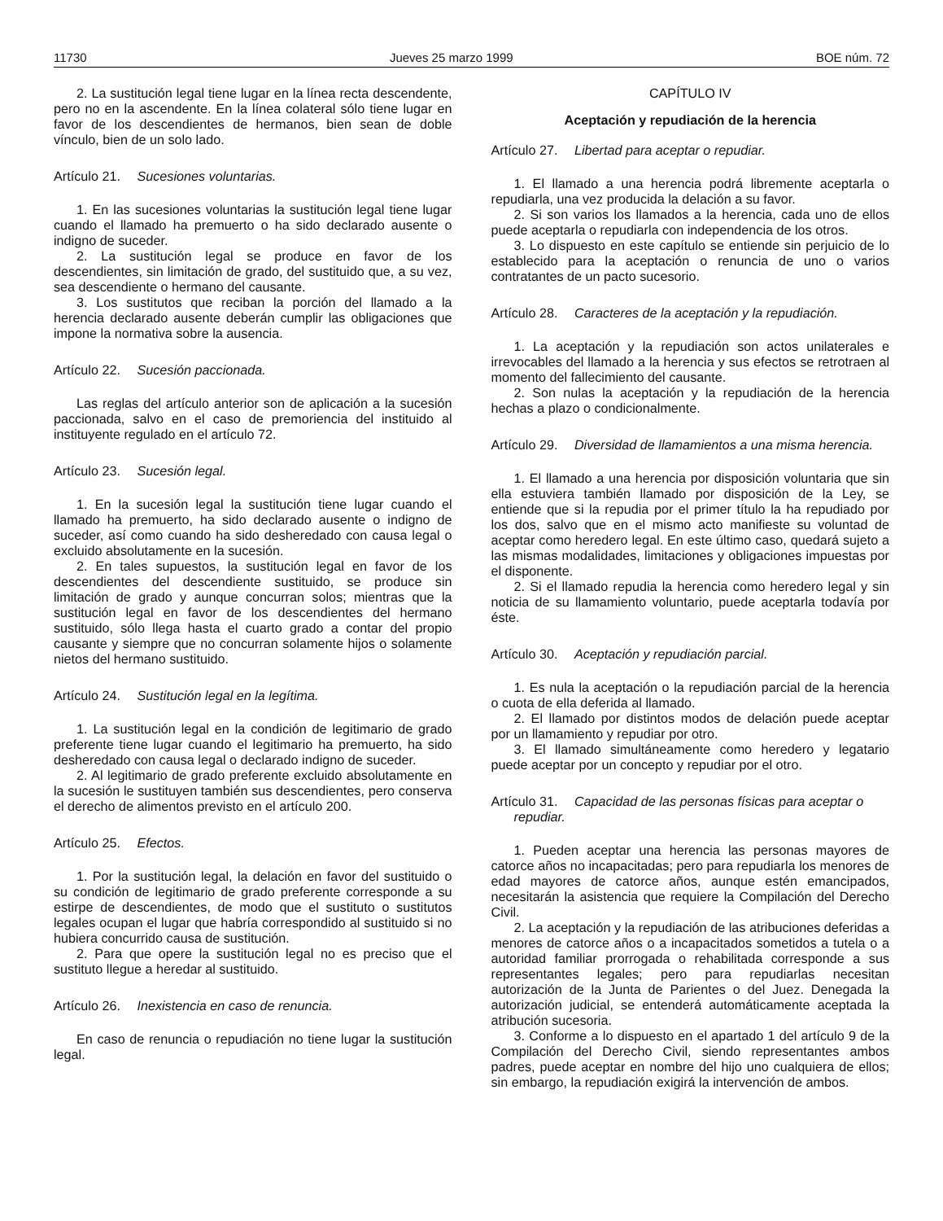11730 Jueves 25 marzo 1999 BOE núm. 72
2. La sustitución legal tiene lugar en la línea recta descendente, pero no en la ascendente. En la línea colateral sólo tiene lugar en favor de los descendientes de hermanos, bien sean de doble vínculo, bien de un solo lado.
Artículo 21. Sucesiones voluntarias.
1. En las sucesiones voluntarias la sustitución legal tiene lugar cuando el llamado ha premuerto o ha sido declarado ausente o indigno de suceder.
2. La sustitución legal se produce en favor de los descendientes, sin limitación de grado, del sustituido que, a su vez, sea descendiente o hermano del causante.
3. Los sustitutos que reciban la porción del llamado a la herencia declarado ausente deberán cumplir las obligaciones que impone la normativa sobre la ausencia.
Artículo 22. Sucesión paccionada.
Las reglas del artículo anterior son de aplicación a la sucesión paccionada, salvo en el caso de premoriencia del instituido al instituyente regulado en el artículo 72.
Artículo 23. Sucesión legal.
1. En la sucesión legal la sustitución tiene lugar cuando el llamado ha premuerto, ha sido declarado ausente o indigno de suceder, así como cuando ha sido desheredado con causa legal o excluido absolutamente en la sucesión.
2. En tales supuestos, la sustitución legal en favor de los descendientes del descendiente sustituido, se produce sin limitación de grado y aunque concurran solos; mientras que la sustitución legal en favor de los descendientes del hermano sustituido, sólo llega hasta el cuarto grado a contar del propio causante y siempre que no concurran solamente hijos o solamente nietos del hermano sustituido.
Artículo 24. Sustitución legal en la legítima.
1. La sustitución legal en la condición de legitimario de grado preferente tiene lugar cuando el legitimario ha premuerto, ha sido desheredado con causa legal o declarado indigno de suceder.
2. Al legitimario de grado preferente excluido absolutamente en la sucesión le sustituyen también sus descendientes, pero conserva el derecho de alimentos previsto en el artículo 200.
Artículo 25. Efectos.
1. Por la sustitución legal, la delación en favor del sustituido o su condición de legitimario de grado preferente corresponde a su estirpe de descendientes, de modo que el sustituto o sustitutos legales ocupan el lugar que habría correspondido al sustituido si no hubiera concurrido causa de sustitución.
2. Para que opere la sustitución legal no es preciso que el sustituto llegue a heredar al sustituido.
Artículo 26. Inexistencia en caso de renuncia.
En caso de renuncia o repudiación no tiene lugar la sustitución legal.
CAPÍTULO IV
Aceptación y repudiación de la herencia
Artículo 27. Libertad para aceptar o repudiar.
1. El llamado a una herencia podrá libremente aceptarla o repudiarla, una vez producida la delación a su favor.
2. Si son varios los llamados a la herencia, cada uno de ellos puede aceptarla o repudiarla con independencia de los otros.
3. Lo dispuesto en este capítulo se entiende sin perjuicio de lo establecido para la aceptación o renuncia de uno o varios contratantes de un pacto sucesorio.
Artículo 28. Caracteres de la aceptación y la repudiación.
1. La aceptación y la repudiación son actos unilaterales e irrevocables del llamado a la herencia y sus efectos se retrotraen al momento del fallecimiento del causante.
2. Son nulas la aceptación y la repudiación de la herencia hechas a plazo o condicionalmente.
Artículo 29. Diversidad de llamamientos a una misma herencia.
1. El llamado a una herencia por disposición voluntaria que sin ella estuviera también llamado por disposición de la Ley, se entiende que si la repudia por el primer título la ha repudiado por los dos, salvo que en el mismo acto manifieste su voluntad de aceptar como heredero legal. En este último caso, quedará sujeto a las mismas modalidades, limitaciones y obligaciones impuestas por el disponente.
2. Si el llamado repudia la herencia como heredero legal y sin noticia de su llamamiento voluntario, puede aceptarla todavía por éste.
Artículo 30. Aceptación y repudiación parcial.
1. Es nula la aceptación o la repudiación parcial de la herencia o cuota de ella deferida al llamado.
2. El llamado por distintos modos de delación puede aceptar por un llamamiento y repudiar por otro.
3. El llamado simultáneamente como heredero y legatario puede aceptar por un concepto y repudiar por el otro.
Artículo 31. Capacidad de las personas físicas para aceptar o repudiar.
1. Pueden aceptar una herencia las personas mayores de catorce años no incapacitadas; pero para repudiarla los menores de edad mayores de catorce años, aunque estén emancipados, necesitarán la asistencia que requiere la Compilación del Derecho Civil.
2. La aceptación y la repudiación de las atribuciones deferidas a menores de catorce años o a incapacitados sometidos a tutela o a autoridad familiar prorrogada o rehabilitada corresponde a sus representantes legales; pero para repudiarlas necesitan autorización de la Junta de Parientes o del Juez. Denegada la autorización judicial, se entenderá automáticamente aceptada la atribución sucesoria.
3. Conforme a lo dispuesto en el apartado 1 del artículo 9 de la Compilación del Derecho Civil, siendo representantes ambos padres, puede aceptar en nombre del hijo uno cualquiera de ellos; sin embargo, la repudiación exigirá la intervención de ambos.